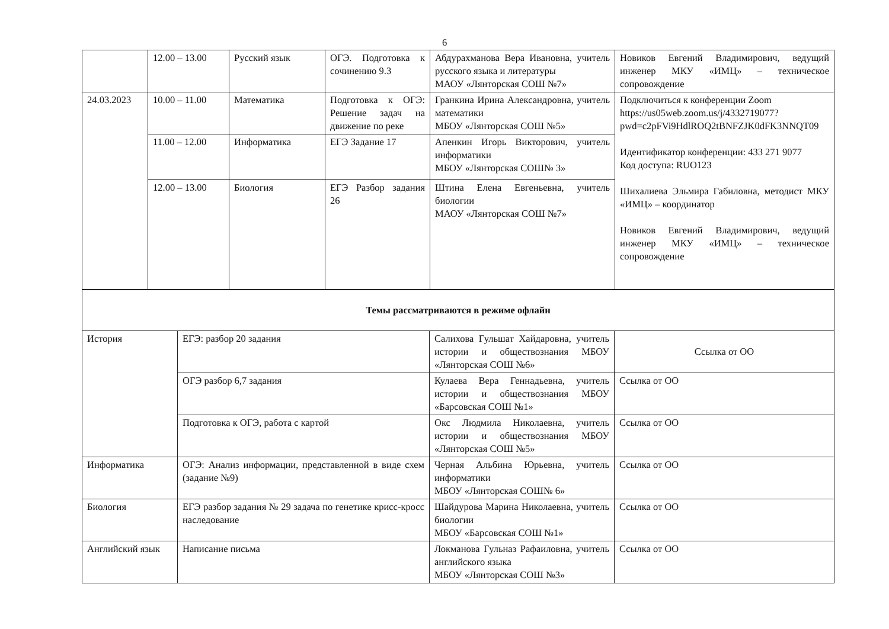6
| | 12.00 – 13.00 | Русский язык | ОГЭ. Подготовка к сочинению 9.3 | Абдурахманова Вера Ивановна, учитель русского языка и литературы МАОУ «Лянторская СОШ №7» | Новиков Евгений Владимирович, ведущий инженер МКУ «ИМЦ» – техническое сопровождение |
| 24.03.2023 | 10.00 – 11.00 | Математика | Подготовка к ОГЭ: Решение задач на движение по реке | Гранкина Ирина Александровна, учитель математики МБОУ «Лянторская СОШ №5» | Подключиться к конференции Zoom https://us05web.zoom.us/j/4332719077?pwd=c2pFVi9HdlROQ2tBNFZJK0dFK3NNQT09 Идентификатор конференции: 433 271 9077 Код доступа: RUO123 Шихалиева Эльмира Габиловна, методист МКУ «ИМЦ» – координатор Новиков Евгений Владимирович, ведущий инженер МКУ «ИМЦ» – техническое сопровождение |
| | 11.00 – 12.00 | Информатика | ЕГЭ Задание 17 | Апенкин Игорь Викторович, учитель информатики МБОУ «Лянторская СОШ№ 3» | |
| | 12.00 – 13.00 | Биология | ЕГЭ Разбор задания 26 | Штина Елена Евгеньевна, учитель биологии МАОУ «Лянторская СОШ №7» | |
| Темы рассматриваются в режиме офлайн | | | |
| История | ЕГЭ: разбор 20 задания | Салихова Гульшат Хайдаровна, учитель истории и обществознания МБОУ «Лянторская СОШ №6» | Ссылка от ОО |
| | ОГЭ разбор 6,7 задания | Кулаева Вера Геннадьевна, учитель истории и обществознания МБОУ «Барсовская СОШ №1» | Ссылка от ОО |
| | Подготовка к ОГЭ, работа с картой | Окс Людмила Николаевна, учитель истории и обществознания МБОУ «Лянторская СОШ №5» | Ссылка от ОО |
| Информатика | ОГЭ: Анализ информации, представленной в виде схем (задание №9) | Черная Альбина Юрьевна, учитель информатики МБОУ «Лянторская СОШ№ 6» | Ссылка от ОО |
| Биология | ЕГЭ разбор задания № 29 задача по генетике крисс-кросс наследование | Шайдурова Марина Николаевна, учитель биологии МБОУ «Барсовская СОШ №1» | Ссылка от ОО |
| Английский язык | Написание письма | Локманова Гульназ Рафаиловна, учитель английского языка МБОУ «Лянторская СОШ №3» | Ссылка от ОО |